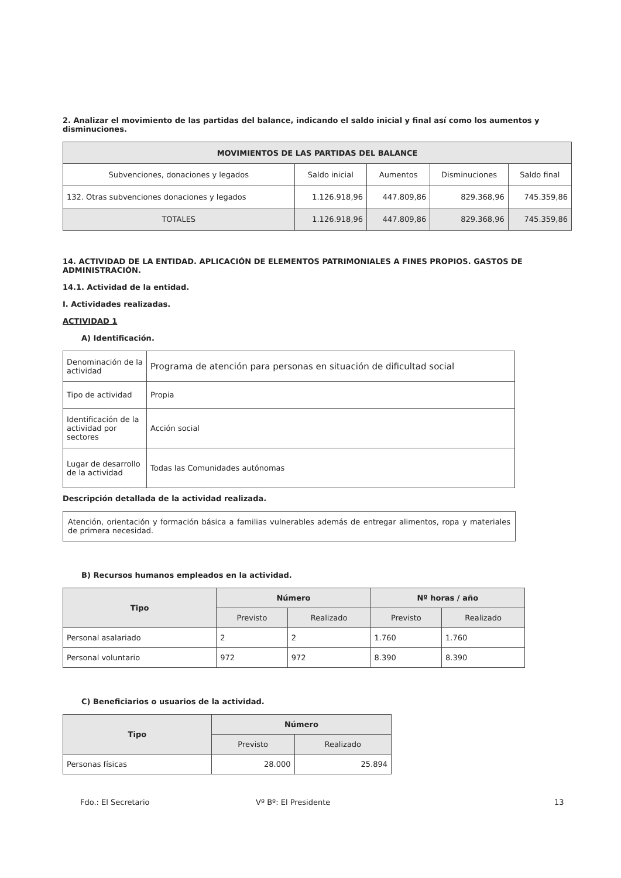2. Analizar el movimiento de las partidas del balance, indicando el saldo inicial y final así como los aumentos y disminuciones.
| MOVIMIENTOS DE LAS PARTIDAS DEL BALANCE | | | | |
| --- | --- | --- | --- | --- |
| Subvenciones, donaciones y legados | Saldo inicial | Aumentos | Disminuciones | Saldo final |
| 132. Otras subvenciones donaciones y legados | 1.126.918,96 | 447.809,86 | 829.368,96 | 745.359,86 |
| TOTALES | 1.126.918,96 | 447.809,86 | 829.368,96 | 745.359,86 |
14. ACTIVIDAD DE LA ENTIDAD. APLICACIÓN DE ELEMENTOS PATRIMONIALES A FINES PROPIOS. GASTOS DE ADMINISTRACIÓN.
14.1. Actividad de la entidad.
I. Actividades realizadas.
ACTIVIDAD 1
A) Identificación.
| Denominación de la actividad | Programa de atención para personas en situación de dificultad social |
| Tipo de actividad | Propia |
| Identificación de la actividad por sectores | Acción social |
| Lugar de desarrollo de la actividad | Todas las Comunidades autónomas |
Descripción detallada de la actividad realizada.
Atención, orientación y formación básica a familias vulnerables además de entregar alimentos, ropa y materiales de primera necesidad.
B) Recursos humanos empleados en la actividad.
| Tipo | Número | | Nº horas / año | |
| --- | --- | --- | --- | --- |
| | Previsto | Realizado | Previsto | Realizado |
| Personal asalariado | 2 | 2 | 1.760 | 1.760 |
| Personal voluntario | 972 | 972 | 8.390 | 8.390 |
C) Beneficiarios o usuarios de la actividad.
| Tipo | Número | |
| --- | --- | --- |
| | Previsto | Realizado |
| Personas físicas | 28.000 | 25.894 |
Fdo.: El Secretario Vº Bº: El Presidente 13